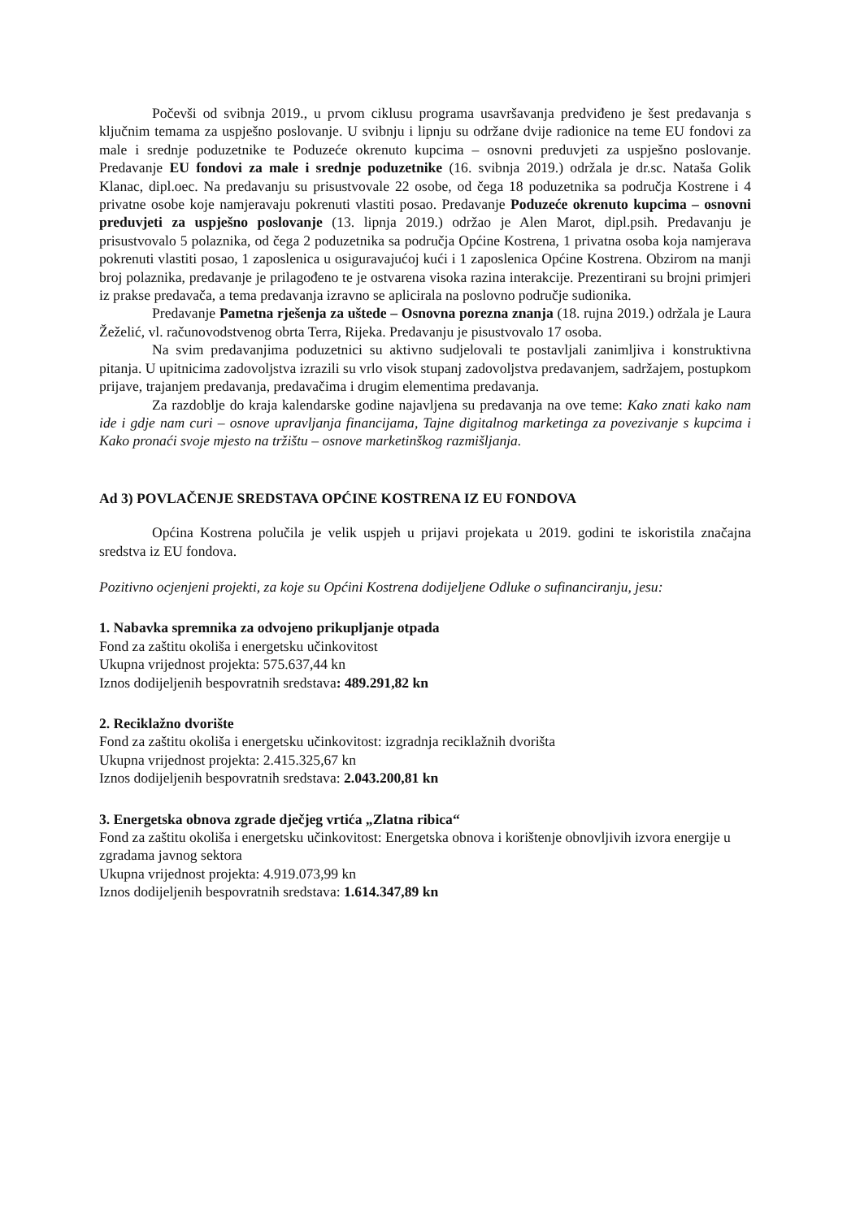Počevši od svibnja 2019., u prvom ciklusu programa usavršavanja predviđeno je šest predavanja s ključnim temama za uspješno poslovanje. U svibnju i lipnju su održane dvije radionice na teme EU fondovi za male i srednje poduzetnike te Poduzeće okrenuto kupcima – osnovni preduvjeti za uspješno poslovanje. Predavanje EU fondovi za male i srednje poduzetnike (16. svibnja 2019.) održala je dr.sc. Nataša Golik Klanac, dipl.oec. Na predavanju su prisustvovale 22 osobe, od čega 18 poduzetnika sa područja Kostrene i 4 privatne osobe koje namjeravaju pokrenuti vlastiti posao. Predavanje Poduzeće okrenuto kupcima – osnovni preduvjeti za uspješno poslovanje (13. lipnja 2019.) održao je Alen Marot, dipl.psih. Predavanju je prisustvovalo 5 polaznika, od čega 2 poduzetnika sa područja Općine Kostrena, 1 privatna osoba koja namjerava pokrenuti vlastiti posao, 1 zaposlenica u osiguravajućoj kući i 1 zaposlenica Općine Kostrena. Obzirom na manji broj polaznika, predavanje je prilagođeno te je ostvarena visoka razina interakcije. Prezentirani su brojni primjeri iz prakse predavača, a tema predavanja izravno se aplicirala na poslovno područje sudionika.
Predavanje Pametna rješenja za uštede – Osnovna porezna znanja (18. rujna 2019.) održala je Laura Žeželić, vl. računovodstvenog obrta Terra, Rijeka. Predavanju je pisustvovalo 17 osoba.
Na svim predavanjima poduzetnici su aktivno sudjelovali te postavljali zanimljiva i konstruktivna pitanja. U upitnicima zadovoljstva izrazili su vrlo visok stupanj zadovoljstva predavanjem, sadržajem, postupkom prijave, trajanjem predavanja, predavačima i drugim elementima predavanja.
Za razdoblje do kraja kalendarske godine najavljena su predavanja na ove teme: Kako znati kako nam ide i gdje nam curi – osnove upravljanja financijama, Tajne digitalnog marketinga za povezivanje s kupcima i Kako pronaći svoje mjesto na tržištu – osnove marketinškog razmišljanja.
Ad 3) POVLAČENJE SREDSTAVA OPĆINE KOSTRENA IZ EU FONDOVA
Općina Kostrena polučila je velik uspjeh u prijavi projekata u 2019. godini te iskoristila značajna sredstva iz EU fondova.
Pozitivno ocjenjeni projekti, za koje su Općini Kostrena dodijeljene Odluke o sufinanciranju, jesu:
1. Nabavka spremnika za odvojeno prikupljanje otpada
Fond za zaštitu okoliša i energetsku učinkovitost
Ukupna vrijednost projekta: 575.637,44 kn
Iznos dodijeljenih bespovratnih sredstava: 489.291,82 kn
2. Reciklažno dvorište
Fond za zaštitu okoliša i energetsku učinkovitost: izgradnja reciklažnih dvorišta
Ukupna vrijednost projekta: 2.415.325,67 kn
Iznos dodijeljenih bespovratnih sredstava: 2.043.200,81 kn
3. Energetska obnova zgrade dječjeg vrtića „Zlatna ribica“
Fond za zaštitu okoliša i energetsku učinkovitost: Energetska obnova i korištenje obnovljivih izvora energije u zgradama javnog sektora
Ukupna vrijednost projekta: 4.919.073,99 kn
Iznos dodijeljenih bespovratnih sredstava: 1.614.347,89 kn